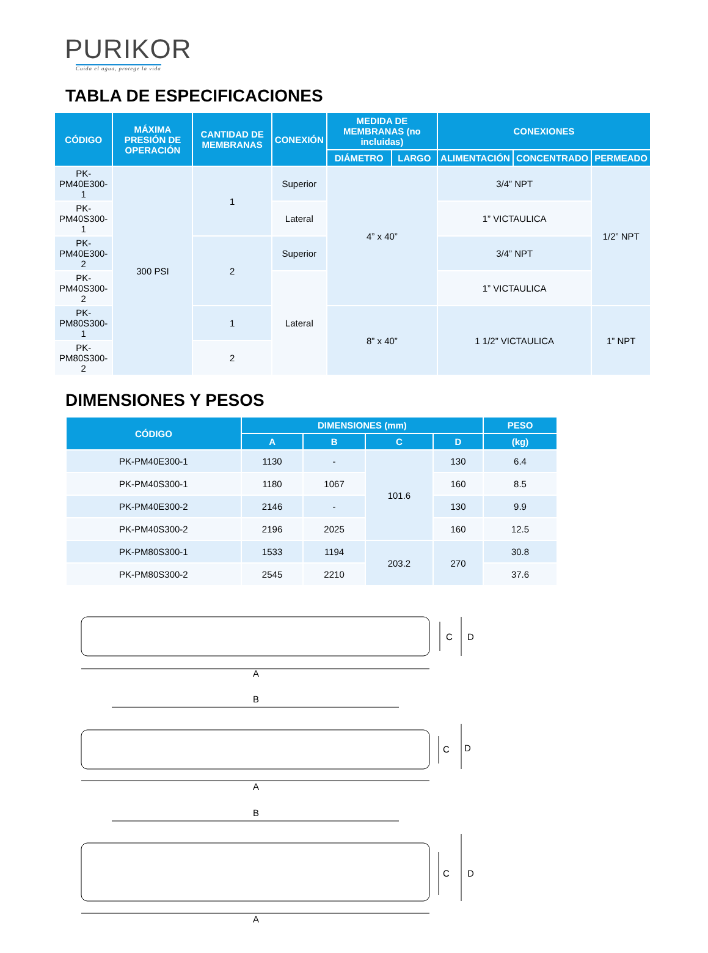PURIKOR
Cuida el agua, protege la vida
TABLA DE ESPECIFICACIONES
| CÓDIGO | MÁXIMA PRESIÓN DE OPERACIÓN | CANTIDAD DE MEMBRANAS | CONEXIÓN | MEDIDA DE MEMBRANAS (no incluidas) | | CONEXIONES | | |
| --- | --- | --- | --- | --- | --- | --- | --- | --- |
| | | | | DIÁMETRO | LARGO | ALIMENTACIÓN | CONCENTRADO | PERMEADO |
| PK-PM40E300-1 | 300 PSI | 1 | Superior | 4” x 40” | | 3/4” NPT | | 1/2” NPT |
| PK-PM40S300-1 | | | Lateral | | | 1” VICTAULICA | | |
| PK-PM40E300-2 | | 2 | Superior | | | 3/4” NPT | | |
| PK-PM40S300-2 | | | Lateral | | | 1” VICTAULICA | | |
| PK-PM80S300-1 | | 1 | | 8” x 40” | | 1 1/2” VICTAULICA | | 1” NPT |
| PK-PM80S300-2 | | 2 | | | | | | |
DIMENSIONES Y PESOS
| CÓDIGO | DIMENSIONES (mm) | | | | PESO |
| --- | --- | --- | --- | --- | --- |
| | A | B | C | D | (kg) |
| PK-PM40E300-1 | 1130 | - | 101.6 | 130 | 6.4 |
| PK-PM40S300-1 | 1180 | 1067 | | 160 | 8.5 |
| PK-PM40E300-2 | 2146 | - | | 130 | 9.9 |
| PK-PM40S300-2 | 2196 | 2025 | | 160 | 12.5 |
| PK-PM80S300-1 | 1533 | 1194 | 203.2 | 270 | 30.8 |
| PK-PM80S300-2 | 2545 | 2210 | | | 37.6 |
A
C
D
B
A
C
D
B
A
C
D